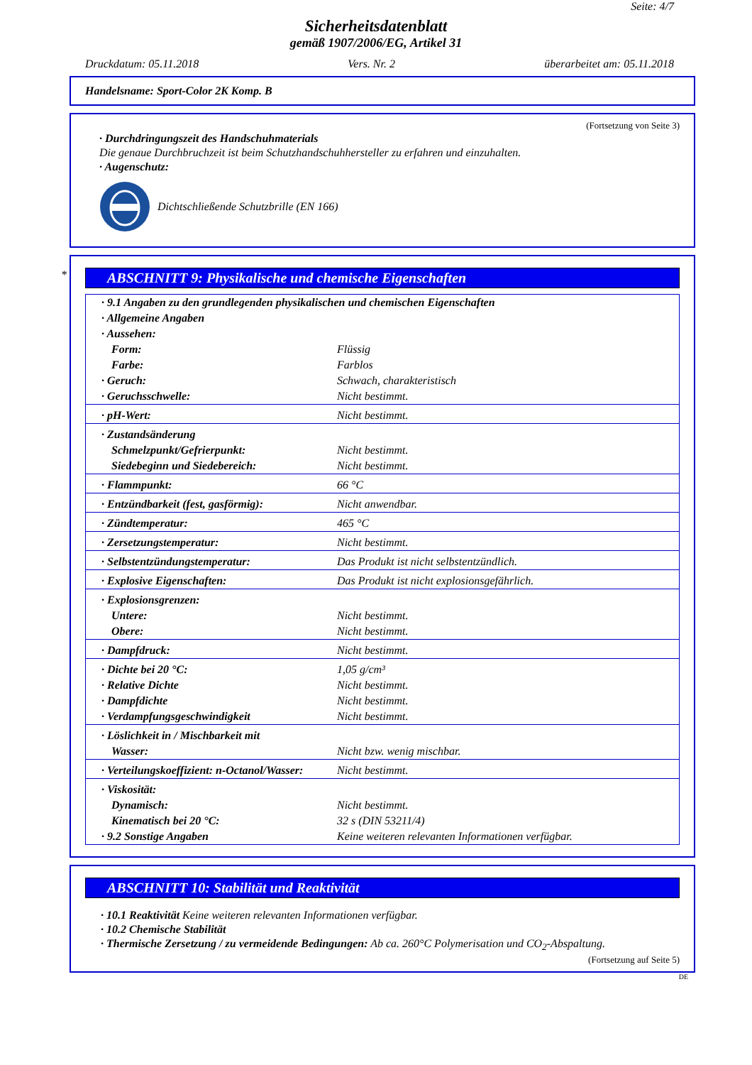Seite: 4/7
Sicherheitsdatenblatt
gemäß 1907/2006/EG, Artikel 31
Druckdatum: 05.11.2018 Vers. Nr. 2 überarbeitet am: 05.11.2018
Handelsname: Sport-Color 2K Komp. B
(Fortsetzung von Seite 3)
· Durchdringungszeit des Handschuhmaterials
Die genaue Durchbruchzeit ist beim Schutzhandschuhhersteller zu erfahren und einzuhalten.
· Augenschutz:
Dichtschließende Schutzbrille (EN 166)
*
ABSCHNITT 9: Physikalische und chemische Eigenschaften
| · 9.1 Angaben zu den grundlegenden physikalischen und chemischen Eigenschaften | |
| · Allgemeine Angaben | |
| · Aussehen: | |
| Form: | Flüssig |
| Farbe: | Farblos |
| · Geruch: | Schwach, charakteristisch |
| · Geruchsschwelle: | Nicht bestimmt. |
| · pH-Wert: | Nicht bestimmt. |
| · Zustandsänderung | |
| Schmelzpunkt/Gefrierpunkt: | Nicht bestimmt. |
| Siedebeginn und Siedebereich: | Nicht bestimmt. |
| · Flammpunkt: | 66 °C |
| · Entzündbarkeit (fest, gasförmig): | Nicht anwendbar. |
| · Zündtemperatur: | 465 °C |
| · Zersetzungstemperatur: | Nicht bestimmt. |
| · Selbstentzündungstemperatur: | Das Produkt ist nicht selbstentzündlich. |
| · Explosive Eigenschaften: | Das Produkt ist nicht explosionsgefährlich. |
| · Explosionsgrenzen: | |
| Untere: | Nicht bestimmt. |
| Obere: | Nicht bestimmt. |
| · Dampfdruck: | Nicht bestimmt. |
| · Dichte bei 20 °C: | 1,05 g/cm³ |
| · Relative Dichte | Nicht bestimmt. |
| · Dampfdichte | Nicht bestimmt. |
| · Verdampfungsgeschwindigkeit | Nicht bestimmt. |
| · Löslichkeit in / Mischbarkeit mit | |
| Wasser: | Nicht bzw. wenig mischbar. |
| · Verteilungskoeffizient: n-Octanol/Wasser: | Nicht bestimmt. |
| · Viskosität: | |
| Dynamisch: | Nicht bestimmt. |
| Kinematisch bei 20 °C: | 32 s (DIN 53211/4) |
| · 9.2 Sonstige Angaben | Keine weiteren relevanten Informationen verfügbar. |
ABSCHNITT 10: Stabilität und Reaktivität
· 10.1 Reaktivität Keine weiteren relevanten Informationen verfügbar.
· 10.2 Chemische Stabilität
· Thermische Zersetzung / zu vermeidende Bedingungen: Ab ca. 260°C Polymerisation und CO<sub>2</sub>-Abspaltung.
(Fortsetzung auf Seite 5)
DE